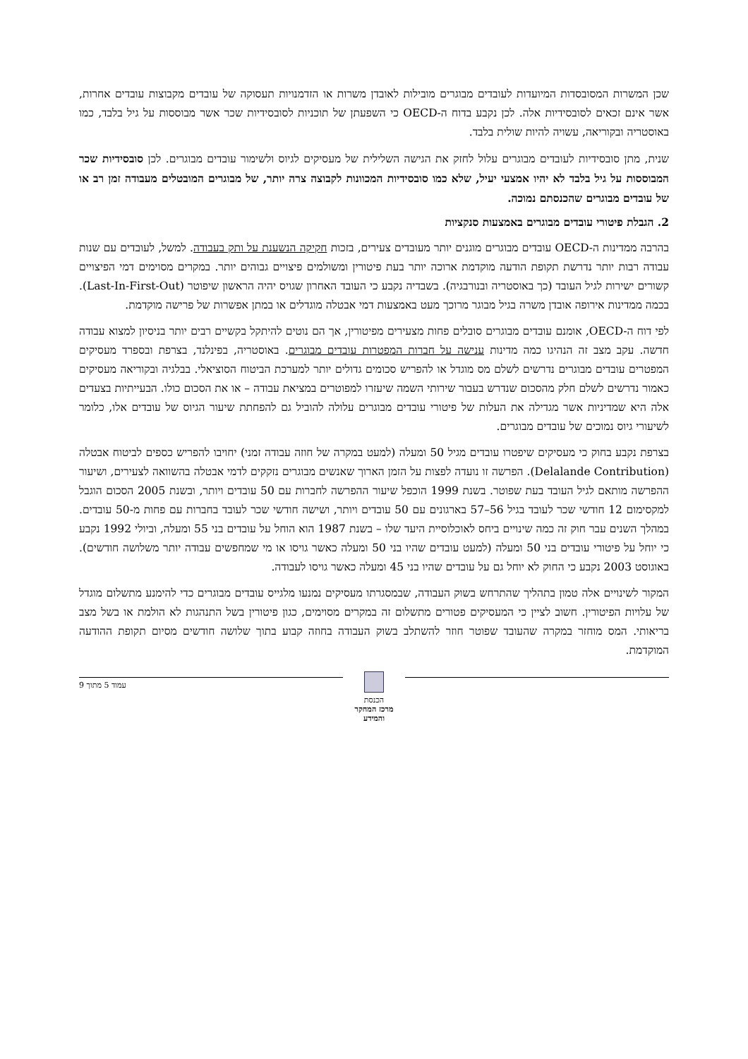שכן המשרות המסובסדות המיועדות לעובדים מבוגרים מובילות לאובדן משרות או הזדמנויות תעסוקה של עובדים מקבוצות עובדים אחרות, אשר אינם זכאים לסובסידיות אלה. לכן נקבע בדוח ה-OECD כי השפעתן של תוכניות לסובסידיות שכר אשר מבוססות על גיל בלבד, כמו באוסטריה ובקוריאה, עשויה להיות שולית בלבד.
שנית, מתן סובסידיות לעובדים מבוגרים עלול לחזק את הגישה השלילית של מעסיקים לגיוס ולשימור עובדים מבוגרים. לכן סובסידיות שכר המבוססות על גיל בלבד לא יהיו אמצעי יעיל, שלא כמו סובסידיות המכוונות לקבוצה צרה יותר, של מבוגרים המובטלים מעבודה זמן רב או של עובדים מבוגרים שהכנסתם נמוכה.
2. הגבלת פיטורי עובדים מבוגרים באמצעות סנקציות
בהרבה ממדינות ה-OECD עובדים מבוגרים מוגנים יותר מעובדים צעירים, בזכות חקיקה הנשענת על ותק בעבודה. למשל, לעובדים עם שנות עבודה רבות יותר נדרשת תקופת הודעה מוקדמת ארוכה יותר בעת פיטורין ומשולמים פיצויים גבוהים יותר. במקרים מסוימים דמי הפיצויים קשורים ישירות לגיל העובד (כך באוסטריה ובנורבגיה). בשבדיה נקבע כי העובד האחרון שגויס יהיה הראשון שיפוטר (Last-In-First-Out). בכמה ממדינות אירופה אובדן משרה בגיל מבוגר מרוכך מעט באמצעות דמי אבטלה מוגדלים או במתן אפשרות של פרישה מוקדמת.
לפי דוח ה-OECD, אומנם עובדים מבוגרים סובלים פחות מצעירים מפיטורין, אך הם נוטים להיתקל בקשיים רבים יותר בניסיון למצוא עבודה חדשה. עקב מצב זה הנהיגו כמה מדינות ענישה על חברות המפטרות עובדים מבוגרים. באוסטריה, בפינלנד, בצרפת ובספרד מעסיקים המפטרים עובדים מבוגרים נדרשים לשלם מס מוגדל או להפריש סכומים גדולים יותר למערכת הביטוח הסוציאלי. בבלגיה ובקוריאה מעסיקים כאמור נדרשים לשלם חלק מהסכום שנדרש בעבור שירותי השמה שיעזרו למפוטרים במציאת עבודה – או את הסכום כולו. הבעייתיות בצעדים אלה היא שמדיניות אשר מגדילה את העלות של פיטורי עובדים מבוגרים עלולה להוביל גם להפחתת שיעור הגיוס של עובדים אלו, כלומר לשיעורי גיוס נמוכים של עובדים מבוגרים.
בצרפת נקבע בחוק כי מעסיקים שיפטרו עובדים מגיל 50 ומעלה (למעט במקרה של חוזה עבודה זמני) יחויבו להפריש כספים לביטוח אבטלה (Delalande Contribution). הפרשה זו נועדה לפצות על הזמן הארוך שאנשים מבוגרים נזקקים לדמי אבטלה בהשוואה לצעירים, ושיעור ההפרשה מותאם לגיל העובד בעת שפוטר. בשנת 1999 הוכפל שיעור ההפרשה לחברות עם 50 עובדים ויותר, ובשנת 2005 הסכום הוגבל למקסימום 12 חודשי שכר לעובד בגיל 56–57 בארגונים עם 50 עובדים ויותר, ושישה חודשי שכר לעובד בחברות עם פחות מ-50 עובדים. במהלך השנים עבר חוק זה כמה שינויים ביחס לאוכלוסיית היעד שלו – בשנת 1987 הוא הוחל על עובדים בני 55 ומעלה, וביולי 1992 נקבע כי יוחל על פיטורי עובדים בני 50 ומעלה (למעט עובדים שהיו בני 50 ומעלה כאשר גויסו או מי שמחפשים עבודה יותר משלושה חודשים). באוגוסט 2003 נקבע כי החוק לא יוחל גם על עובדים שהיו בני 45 ומעלה כאשר גויסו לעבודה.
המקור לשינויים אלה טמון בתהליך שהתרחש בשוק העבודה, שבמסגרתו מעסיקים נמנעו מלגייס עובדים מבוגרים כדי להימנע מתשלום מוגדל של עלויות הפיטורין. חשוב לציין כי המעסיקים פטורים מתשלום זה במקרים מסוימים, כגון פיטורין בשל התנהגות לא הולמת או בשל מצב בריאותי. המס מוחזר במקרה שהעובד שפוטר חוזר להשתלב בשוק העבודה בחוזה קבוע בתוך שלושה חודשים מסיום תקופת ההודעה המוקדמת.
הכנסת
מרכז המחקר והמידע
עמוד 5 מתוך 9